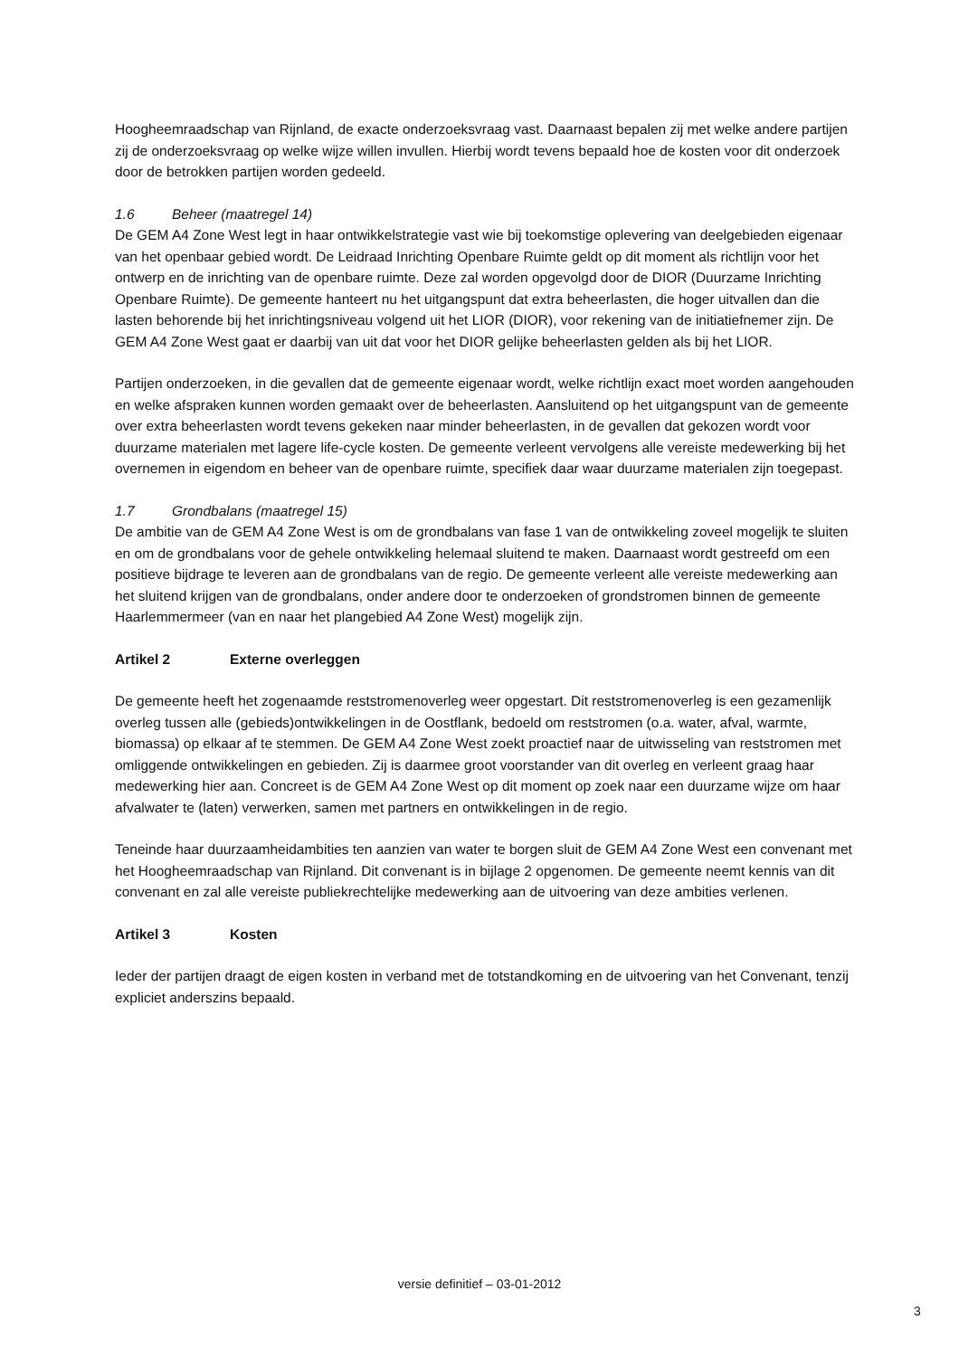Hoogheemraadschap van Rijnland, de exacte onderzoeksvraag vast. Daarnaast bepalen zij met welke andere partijen zij de onderzoeksvraag op welke wijze willen invullen. Hierbij wordt tevens bepaald hoe de kosten voor dit onderzoek door de betrokken partijen worden gedeeld.
1.6 Beheer (maatregel 14)
De GEM A4 Zone West legt in haar ontwikkelstrategie vast wie bij toekomstige oplevering van deelgebieden eigenaar van het openbaar gebied wordt. De Leidraad Inrichting Openbare Ruimte geldt op dit moment als richtlijn voor het ontwerp en de inrichting van de openbare ruimte. Deze zal worden opgevolgd door de DIOR (Duurzame Inrichting Openbare Ruimte). De gemeente hanteert nu het uitgangspunt dat extra beheerlasten, die hoger uitvallen dan die lasten behorende bij het inrichtingsniveau volgend uit het LIOR (DIOR), voor rekening van de initiatiefnemer zijn. De GEM A4 Zone West gaat er daarbij van uit dat voor het DIOR gelijke beheerlasten gelden als bij het LIOR.
Partijen onderzoeken, in die gevallen dat de gemeente eigenaar wordt, welke richtlijn exact moet worden aangehouden en welke afspraken kunnen worden gemaakt over de beheerlasten. Aansluitend op het uitgangspunt van de gemeente over extra beheerlasten wordt tevens gekeken naar minder beheerlasten, in de gevallen dat gekozen wordt voor duurzame materialen met lagere life-cycle kosten. De gemeente verleent vervolgens alle vereiste medewerking bij het overnemen in eigendom en beheer van de openbare ruimte, specifiek daar waar duurzame materialen zijn toegepast.
1.7 Grondbalans (maatregel 15)
De ambitie van de GEM A4 Zone West is om de grondbalans van fase 1 van de ontwikkeling zoveel mogelijk te sluiten en om de grondbalans voor de gehele ontwikkeling helemaal sluitend te maken. Daarnaast wordt gestreefd om een positieve bijdrage te leveren aan de grondbalans van de regio. De gemeente verleent alle vereiste medewerking aan het sluitend krijgen van de grondbalans, onder andere door te onderzoeken of grondstromen binnen de gemeente Haarlemmermeer (van en naar het plangebied A4 Zone West) mogelijk zijn.
Artikel 2 Externe overleggen
De gemeente heeft het zogenaamde reststromenoverleg weer opgestart. Dit reststromenoverleg is een gezamenlijk overleg tussen alle (gebieds)ontwikkelingen in de Oostflank, bedoeld om reststromen (o.a. water, afval, warmte, biomassa) op elkaar af te stemmen. De GEM A4 Zone West zoekt proactief naar de uitwisseling van reststromen met omliggende ontwikkelingen en gebieden. Zij is daarmee groot voorstander van dit overleg en verleent graag haar medewerking hier aan. Concreet is de GEM A4 Zone West op dit moment op zoek naar een duurzame wijze om haar afvalwater te (laten) verwerken, samen met partners en ontwikkelingen in de regio.
Teneinde haar duurzaamheidambities ten aanzien van water te borgen sluit de GEM A4 Zone West een convenant met het Hoogheemraadschap van Rijnland. Dit convenant is in bijlage 2 opgenomen. De gemeente neemt kennis van dit convenant en zal alle vereiste publiekrechtelijke medewerking aan de uitvoering van deze ambities verlenen.
Artikel 3 Kosten
Ieder der partijen draagt de eigen kosten in verband met de totstandkoming en de uitvoering van het Convenant, tenzij expliciet anderszins bepaald.
versie definitief – 03-01-2012
3